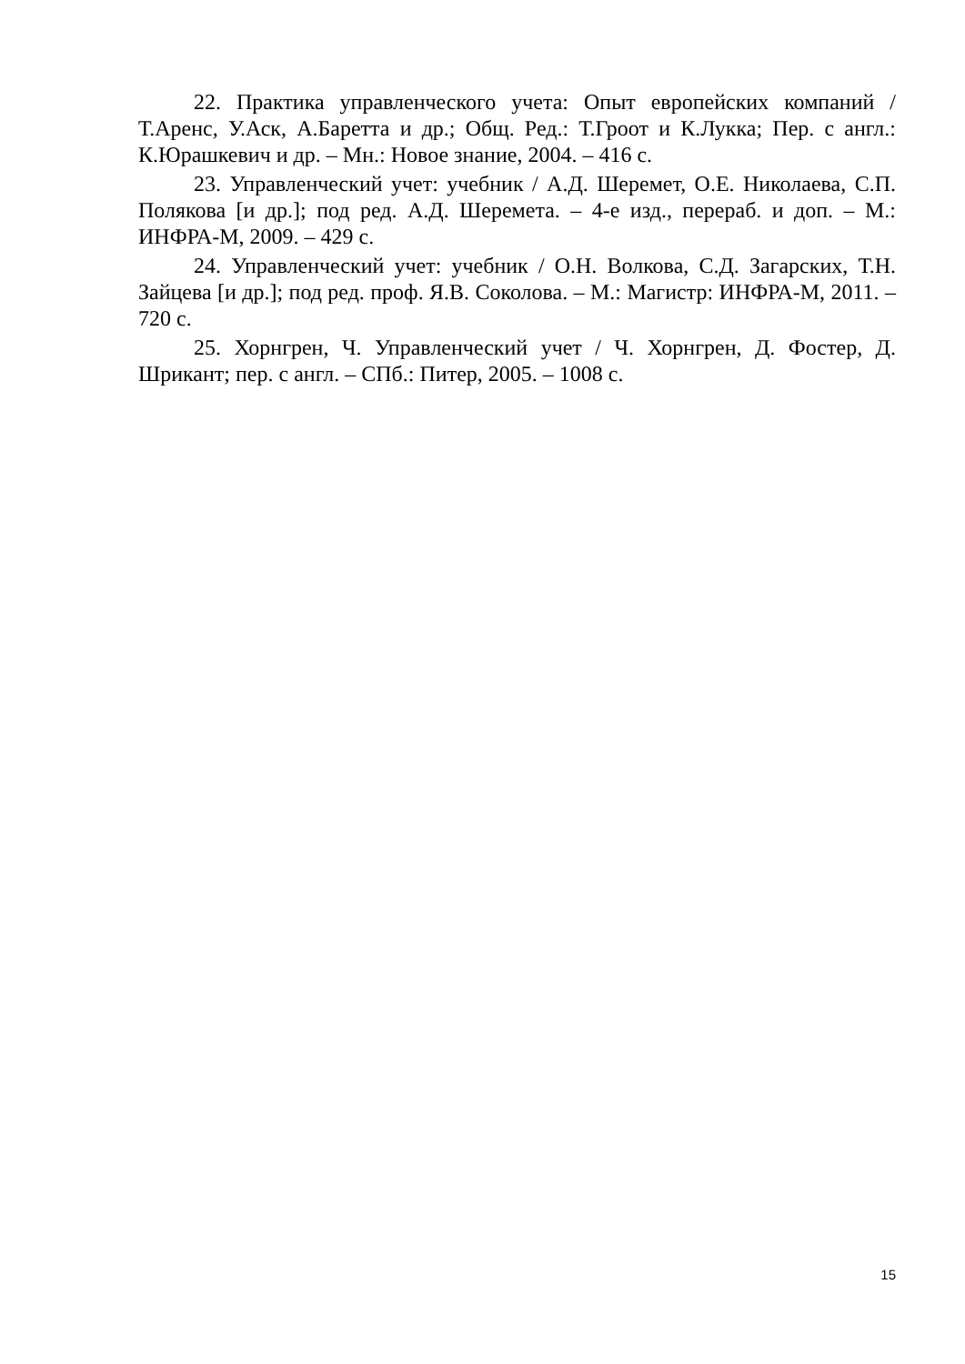22. Практика управленческого учета: Опыт европейских компаний / Т.Аренс, У.Аск, А.Баретта и др.; Общ. Ред.: Т.Гроот и К.Лукка; Пер. с англ.: К.Юрашкевич и др. – Мн.: Новое знание, 2004. – 416 с.
23. Управленческий учет: учебник / А.Д. Шеремет, О.Е. Николаева, С.П. Полякова [и др.]; под ред. А.Д. Шеремета. – 4-е изд., перераб. и доп. – М.: ИНФРА-М, 2009. – 429 с.
24. Управленческий учет: учебник / О.Н. Волкова, С.Д. Загарских, Т.Н. Зайцева [и др.]; под ред. проф. Я.В. Соколова. – М.: Магистр: ИНФРА-М, 2011. – 720 с.
25. Хорнгрен, Ч. Управленческий учет / Ч. Хорнгрен, Д. Фостер, Д. Шрикант; пер. с англ. – СПб.: Питер, 2005. – 1008 с.
15